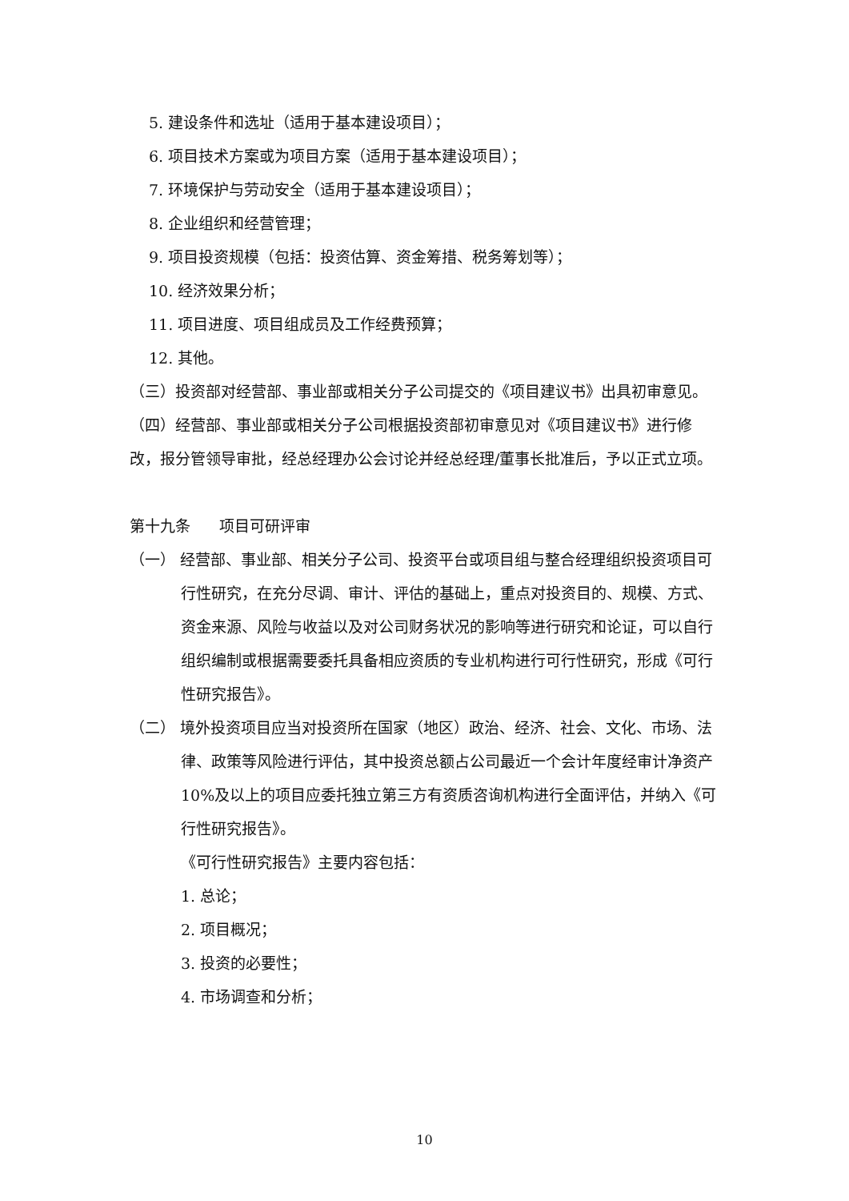5. 建设条件和选址（适用于基本建设项目）；
6. 项目技术方案或为项目方案（适用于基本建设项目）；
7. 环境保护与劳动安全（适用于基本建设项目）；
8. 企业组织和经营管理；
9. 项目投资规模（包括：投资估算、资金筹措、税务筹划等）；
10. 经济效果分析；
11. 项目进度、项目组成员及工作经费预算；
12. 其他。
（三）投资部对经营部、事业部或相关分子公司提交的《项目建议书》出具初审意见。
（四）经营部、事业部或相关分子公司根据投资部初审意见对《项目建议书》进行修改，报分管领导审批，经总经理办公会讨论并经总经理/董事长批准后，予以正式立项。
第十九条 项目可研评审
（一） 经营部、事业部、相关分子公司、投资平台或项目组与整合经理组织投资项目可行性研究，在充分尽调、审计、评估的基础上，重点对投资目的、规模、方式、资金来源、风险与收益以及对公司财务状况的影响等进行研究和论证，可以自行组织编制或根据需要委托具备相应资质的专业机构进行可行性研究，形成《可行性研究报告》。
（二） 境外投资项目应当对投资所在国家（地区）政治、经济、社会、文化、市场、法律、政策等风险进行评估，其中投资总额占公司最近一个会计年度经审计净资产 10%及以上的项目应委托独立第三方有资质咨询机构进行全面评估，并纳入《可行性研究报告》。
《可行性研究报告》主要内容包括：
1. 总论；
2. 项目概况；
3. 投资的必要性；
4. 市场调查和分析；
10